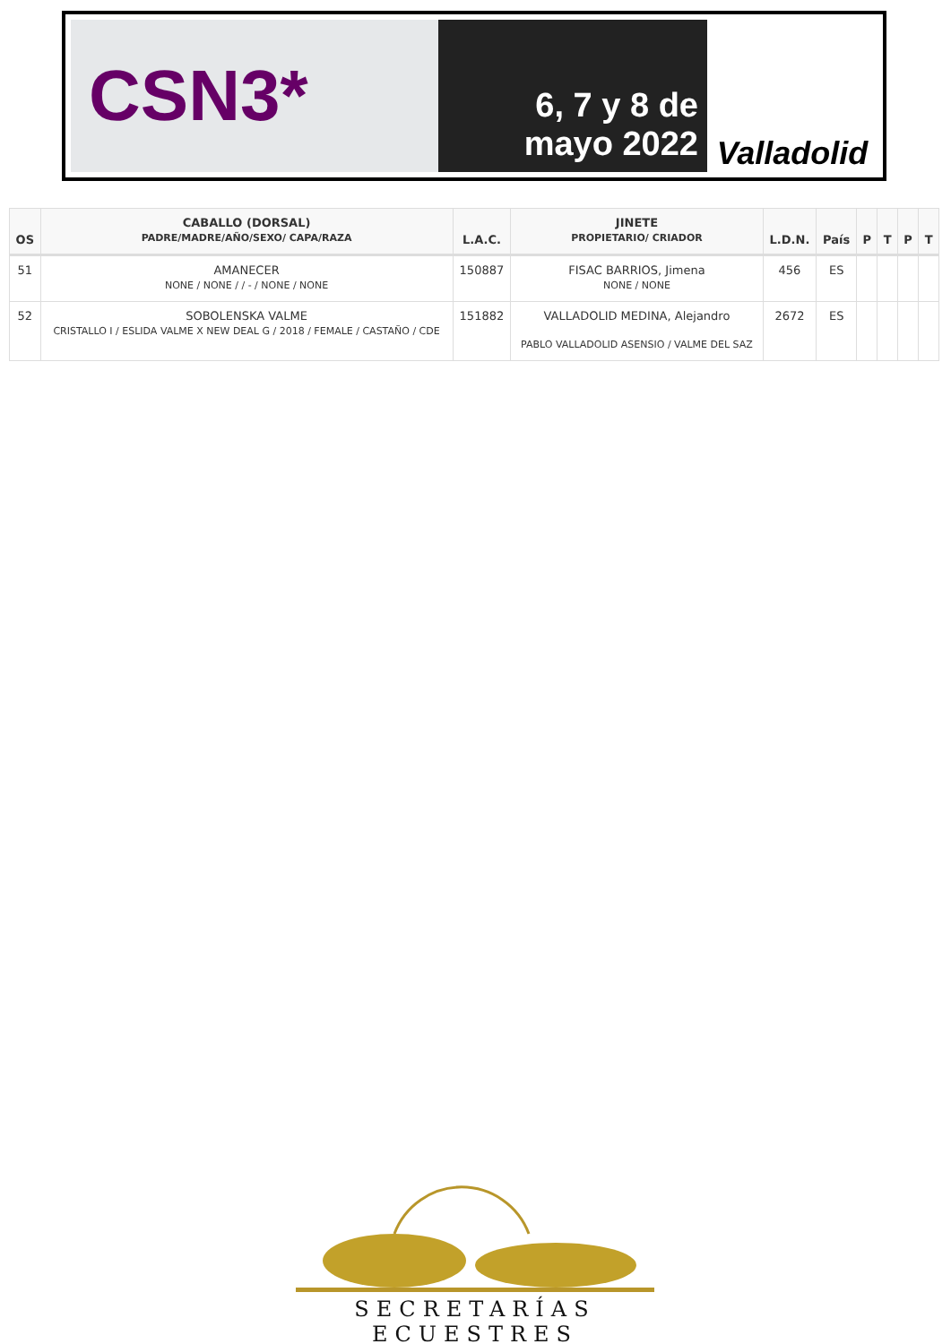CSN3*
6, 7 y 8 de
mayo 2022
Valladolid
| OS | CABALLO (DORSAL) PADRE/MADRE/AÑO/SEXO/ CAPA/RAZA | L.A.C. | JINETE PROPIETARIO/ CRIADOR | L.D.N. | País | P | T | P | T |
| --- | --- | --- | --- | --- | --- | --- | --- | --- | --- |
| 51 | AMANECER NONE / NONE / / - / NONE / NONE | 150887 | FISAC BARRIOS, Jimena NONE / NONE | 456 | ES | | | | |
| 52 | SOBOLENSKA VALME CRISTALLO I / ESLIDA VALME X NEW DEAL G / 2018 / FEMALE / CASTAÑO / CDE | 151882 | VALLADOLID MEDINA, Alejandro PABLO VALLADOLID ASENSIO / VALME DEL SAZ | 2672 | ES | | | | |
SECRETARÍAS ECUESTRES